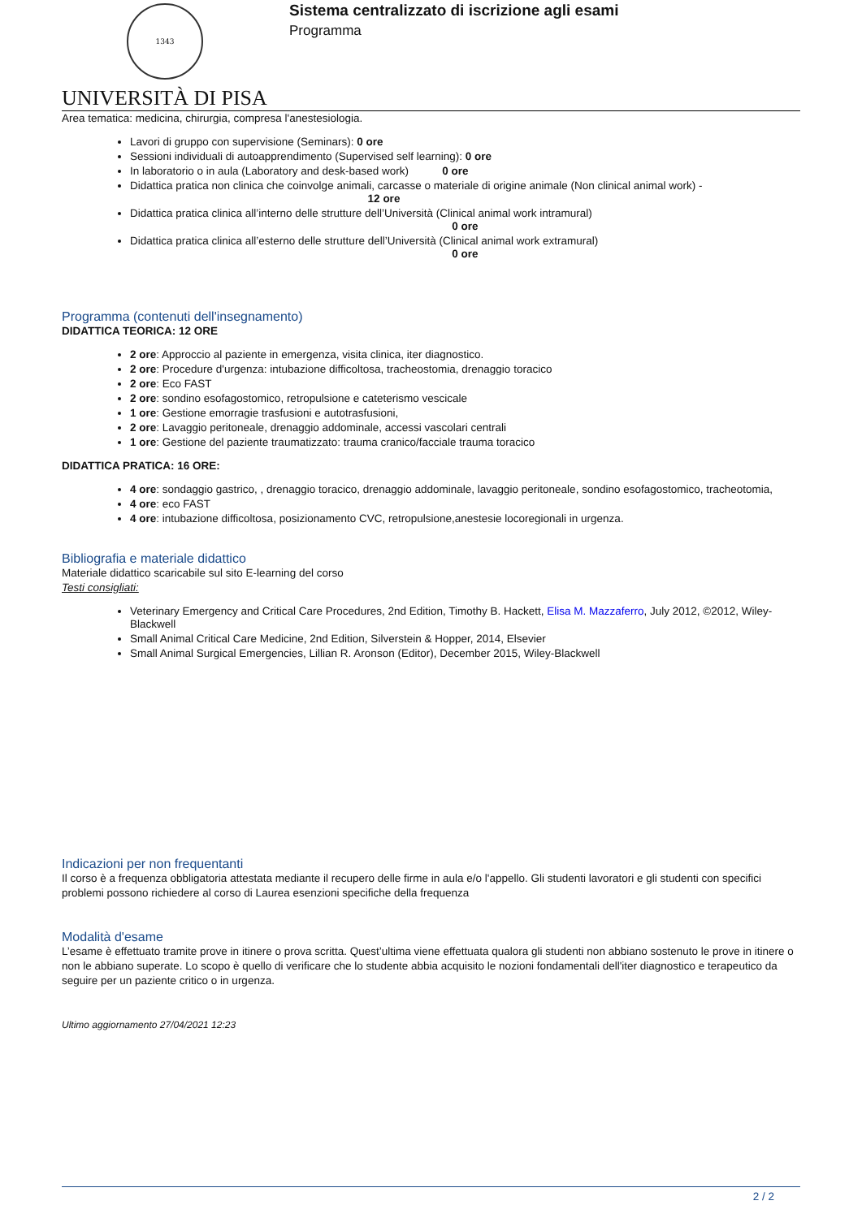1343
UNIVERSITÀ DI PISA
Sistema centralizzato di iscrizione agli esami
Programma
Area tematica: medicina, chirurgia, compresa l'anestesiologia.
Lavori di gruppo con supervisione (Seminars): 0 ore
Sessioni individuali di autoapprendimento (Supervised self learning): 0 ore
In laboratorio o in aula (Laboratory and desk-based work) 0 ore
Didattica pratica non clinica che coinvolge animali, carcasse o materiale di origine animale (Non clinical animal work) -
12 ore
Didattica pratica clinica all’interno delle strutture dell’Università (Clinical animal work intramural)
0 ore
Didattica pratica clinica all’esterno delle strutture dell’Università (Clinical animal work extramural)
0 ore
Programma (contenuti dell'insegnamento)
DIDATTICA TEORICA: 12 ORE
2 ore: Approccio al paziente in emergenza, visita clinica, iter diagnostico.
2 ore: Procedure d'urgenza: intubazione difficoltosa, tracheostomia, drenaggio toracico
2 ore: Eco FAST
2 ore: sondino esofagostomico, retropulsione e cateterismo vescicale
1 ore: Gestione emorragie trasfusioni e autotrasfusioni,
2 ore: Lavaggio peritoneale, drenaggio addominale, accessi vascolari centrali
1 ore: Gestione del paziente traumatizzato: trauma cranico/facciale trauma toracico
DIDATTICA PRATICA: 16 ORE:
4 ore: sondaggio gastrico, , drenaggio toracico, drenaggio addominale, lavaggio peritoneale, sondino esofagostomico, tracheotomia,
4 ore: eco FAST
4 ore: intubazione difficoltosa, posizionamento CVC, retropulsione,anestesie locoregionali in urgenza.
Bibliografia e materiale didattico
Materiale didattico scaricabile sul sito E-learning del corso
Testi consigliati:
Veterinary Emergency and Critical Care Procedures, 2nd Edition, Timothy B. Hackett, Elisa M. Mazzaferro, July 2012, ©2012, Wiley-Blackwell
Small Animal Critical Care Medicine, 2nd Edition, Silverstein & Hopper, 2014, Elsevier
Small Animal Surgical Emergencies, Lillian R. Aronson (Editor), December 2015, Wiley-Blackwell
Indicazioni per non frequentanti
Il corso è a frequenza obbligatoria attestata mediante il recupero delle firme in aula e/o l'appello. Gli studenti lavoratori e gli studenti con specifici problemi possono richiedere al corso di Laurea esenzioni specifiche della frequenza
Modalità d'esame
L’esame è effettuato tramite prove in itinere o prova scritta. Quest’ultima viene effettuata qualora gli studenti non abbiano sostenuto le prove in itinere o non le abbiano superate. Lo scopo è quello di verificare che lo studente abbia acquisito le nozioni fondamentali dell'iter diagnostico e terapeutico da seguire per un paziente critico o in urgenza.
Ultimo aggiornamento 27/04/2021 12:23
2 / 2